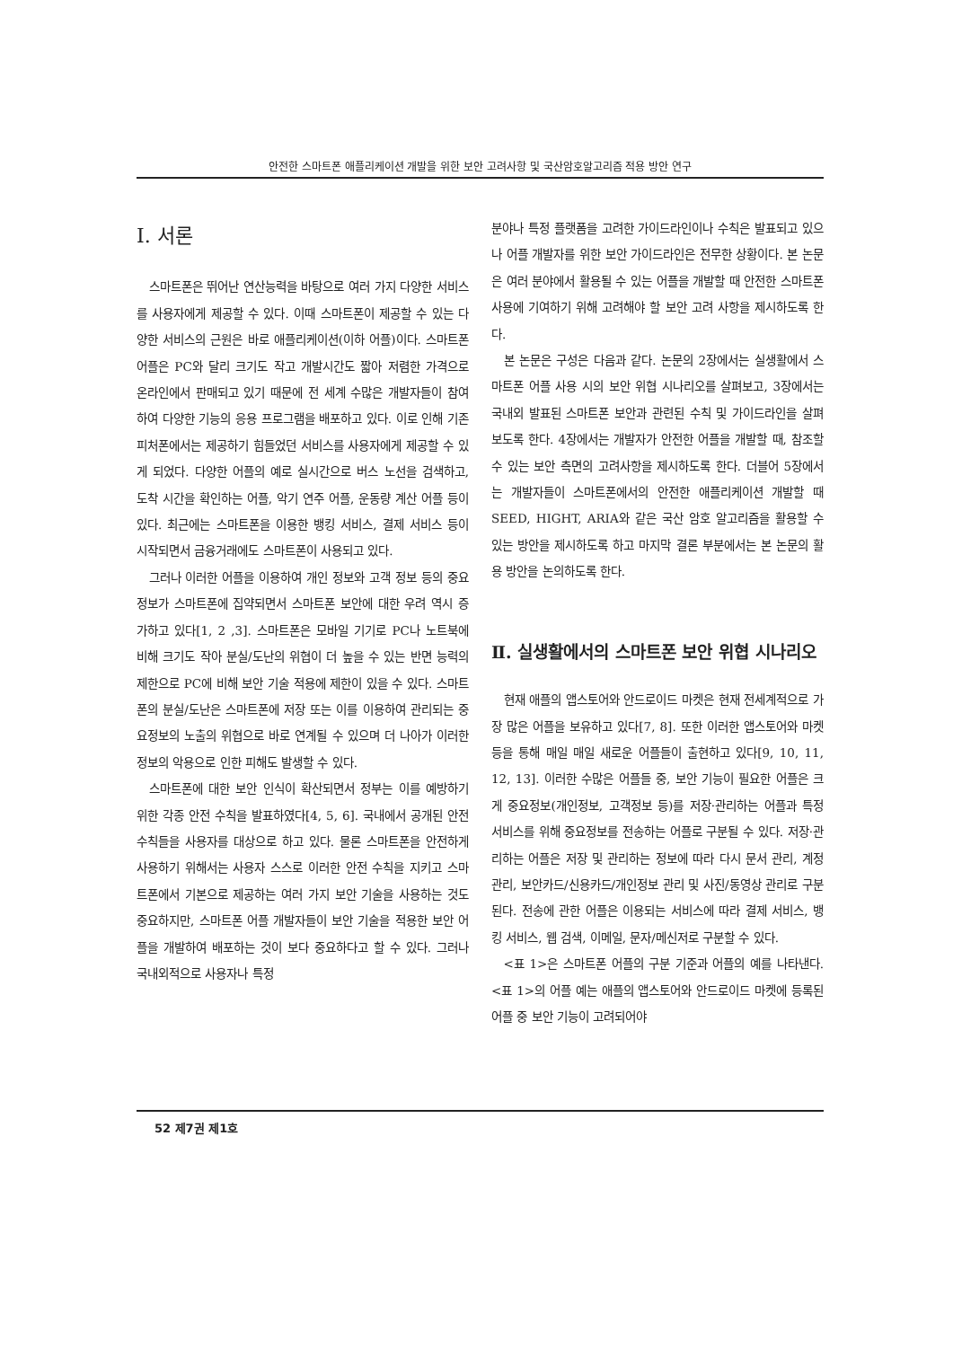안전한 스마트폰 애플리케이션 개발을 위한 보안 고려사항 및 국산암호알고리즘 적용 방안 연구
Ⅰ. 서론
스마트폰은 뛰어난 연산능력을 바탕으로 여러 가지 다양한 서비스를 사용자에게 제공할 수 있다. 이때 스마트폰이 제공할 수 있는 다양한 서비스의 근원은 바로 애플리케이션(이하 어플)이다. 스마트폰 어플은 PC와 달리 크기도 작고 개발시간도 짧아 저렴한 가격으로 온라인에서 판매되고 있기 때문에 전 세계 수많은 개발자들이 참여하여 다양한 기능의 응용 프로그램을 배포하고 있다. 이로 인해 기존 피처폰에서는 제공하기 힘들었던 서비스를 사용자에게 제공할 수 있게 되었다. 다양한 어플의 예로 실시간으로 버스 노선을 검색하고, 도착 시간을 확인하는 어플, 악기 연주 어플, 운동량 계산 어플 등이 있다. 최근에는 스마트폰을 이용한 뱅킹 서비스, 결제 서비스 등이 시작되면서 금융거래에도 스마트폰이 사용되고 있다.
그러나 이러한 어플을 이용하여 개인 정보와 고객 정보 등의 중요 정보가 스마트폰에 집약되면서 스마트폰 보안에 대한 우려 역시 증가하고 있다[1, 2 ,3]. 스마트폰은 모바일 기기로 PC나 노트북에 비해 크기도 작아 분실/도난의 위협이 더 높을 수 있는 반면 능력의 제한으로 PC에 비해 보안 기술 적용에 제한이 있을 수 있다. 스마트폰의 분실/도난은 스마트폰에 저장 또는 이를 이용하여 관리되는 중요정보의 노출의 위협으로 바로 연계될 수 있으며 더 나아가 이러한 정보의 악용으로 인한 피해도 발생할 수 있다.
스마트폰에 대한 보안 인식이 확산되면서 정부는 이를 예방하기 위한 각종 안전 수칙을 발표하였다[4, 5, 6]. 국내에서 공개된 안전수칙들을 사용자를 대상으로 하고 있다. 물론 스마트폰을 안전하게 사용하기 위해서는 사용자 스스로 이러한 안전 수칙을 지키고 스마트폰에서 기본으로 제공하는 여러 가지 보안 기술을 사용하는 것도 중요하지만, 스마트폰 어플 개발자들이 보안 기술을 적용한 보안 어플을 개발하여 배포하는 것이 보다 중요하다고 할 수 있다. 그러나 국내외적으로 사용자나 특정
분야나 특정 플랫폼을 고려한 가이드라인이나 수칙은 발표되고 있으나 어플 개발자를 위한 보안 가이드라인은 전무한 상황이다. 본 논문은 여러 분야에서 활용될 수 있는 어플을 개발할 때 안전한 스마트폰 사용에 기여하기 위해 고려해야 할 보안 고려 사항을 제시하도록 한다.
본 논문은 구성은 다음과 같다. 논문의 2장에서는 실생활에서 스마트폰 어플 사용 시의 보안 위협 시나리오를 살펴보고, 3장에서는 국내외 발표된 스마트폰 보안과 관련된 수칙 및 가이드라인을 살펴보도록 한다. 4장에서는 개발자가 안전한 어플을 개발할 때, 참조할 수 있는 보안 측면의 고려사항을 제시하도록 한다. 더블어 5장에서는 개발자들이 스마트폰에서의 안전한 애플리케이션 개발할 때 SEED, HIGHT, ARIA와 같은 국산 암호 알고리즘을 활용할 수 있는 방안을 제시하도록 하고 마지막 결론 부분에서는 본 논문의 활용 방안을 논의하도록 한다.
Ⅱ. 실생활에서의 스마트폰 보안 위협 시나리오
현재 애플의 앱스토어와 안드로이드 마켓은 현재 전세계적으로 가장 많은 어플을 보유하고 있다[7, 8]. 또한 이러한 앱스토어와 마켓 등을 통해 매일 매일 새로운 어플들이 출현하고 있다[9, 10, 11, 12, 13]. 이러한 수많은 어플들 중, 보안 기능이 필요한 어플은 크게 중요정보(개인정보, 고객정보 등)를 저장·관리하는 어플과 특정 서비스를 위해 중요정보를 전송하는 어플로 구분될 수 있다. 저장·관리하는 어플은 저장 및 관리하는 정보에 따라 다시 문서 관리, 계정 관리, 보안카드/신용카드/개인정보 관리 및 사진/동영상 관리로 구분된다. 전송에 관한 어플은 이용되는 서비스에 따라 결제 서비스, 뱅킹 서비스, 웹 검색, 이메일, 문자/메신저로 구분할 수 있다.
<표 1>은 스마트폰 어플의 구분 기준과 어플의 예를 나타낸다. <표 1>의 어플 예는 애플의 앱스토어와 안드로이드 마켓에 등록된 어플 중 보안 기능이 고려되어야
52 제7권 제1호